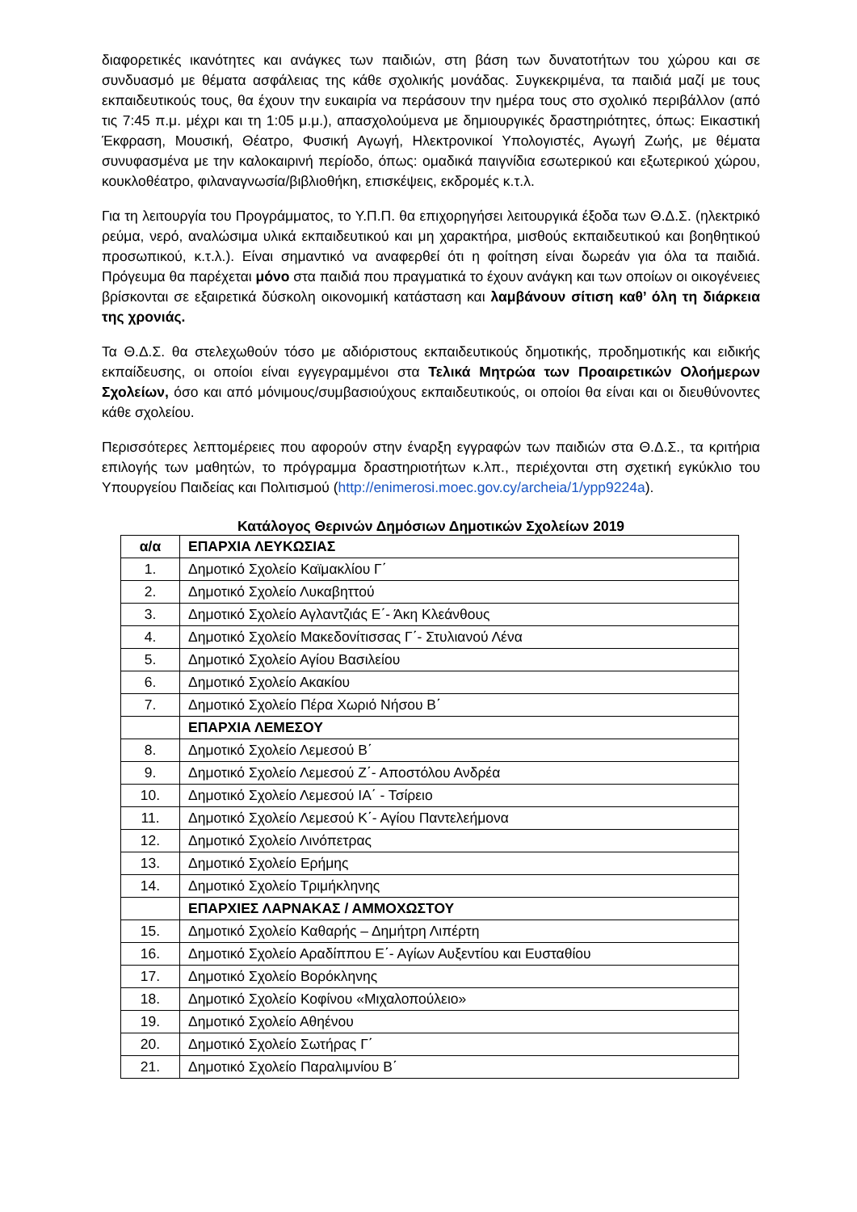διαφορετικές ικανότητες και ανάγκες των παιδιών, στη βάση των δυνατοτήτων του χώρου και σε συνδυασμό με θέματα ασφάλειας της κάθε σχολικής μονάδας. Συγκεκριμένα, τα παιδιά μαζί με τους εκπαιδευτικούς τους, θα έχουν την ευκαιρία να περάσουν την ημέρα τους στο σχολικό περιβάλλον (από τις 7:45 π.μ. μέχρι και τη 1:05 μ.μ.), απασχολούμενα με δημιουργικές δραστηριότητες, όπως: Εικαστική Έκφραση, Μουσική, Θέατρο, Φυσική Αγωγή, Ηλεκτρονικοί Υπολογιστές, Αγωγή Ζωής, με θέματα συνυφασμένα με την καλοκαιρινή περίοδο, όπως: ομαδικά παιγνίδια εσωτερικού και εξωτερικού χώρου, κουκλοθέατρο, φιλαναγνωσία/βιβλιοθήκη, επισκέψεις, εκδρομές κ.τ.λ.
Για τη λειτουργία του Προγράμματος, το Υ.Π.Π. θα επιχορηγήσει λειτουργικά έξοδα των Θ.Δ.Σ. (ηλεκτρικό ρεύμα, νερό, αναλώσιμα υλικά εκπαιδευτικού και μη χαρακτήρα, μισθούς εκπαιδευτικού και βοηθητικού προσωπικού, κ.τ.λ.). Είναι σημαντικό να αναφερθεί ότι η φοίτηση είναι δωρεάν για όλα τα παιδιά. Πρόγευμα θα παρέχεται μόνο στα παιδιά που πραγματικά το έχουν ανάγκη και των οποίων οι οικογένειες βρίσκονται σε εξαιρετικά δύσκολη οικονομική κατάσταση και λαμβάνουν σίτιση καθ’ όλη τη διάρκεια της χρονιάς.
Τα Θ.Δ.Σ. θα στελεχωθούν τόσο με αδιόριστους εκπαιδευτικούς δημοτικής, προδημοτικής και ειδικής εκπαίδευσης, οι οποίοι είναι εγγεγραμμένοι στα Τελικά Μητρώα των Προαιρετικών Ολοήμερων Σχολείων, όσο και από μόνιμους/συμβασιούχους εκπαιδευτικούς, οι οποίοι θα είναι και οι διευθύνοντες κάθε σχολείου.
Περισσότερες λεπτομέρειες που αφορούν στην έναρξη εγγραφών των παιδιών στα Θ.Δ.Σ., τα κριτήρια επιλογής των μαθητών, το πρόγραμμα δραστηριοτήτων κ.λπ., περιέχονται στη σχετική εγκύκλιο του Υπουργείου Παιδείας και Πολιτισμού (http://enimerosi.moec.gov.cy/archeia/1/ypp9224a).
Κατάλογος Θερινών Δημόσιων Δημοτικών Σχολείων 2019
| α/α | ΕΠΑΡΧΙΑ ΛΕΥΚΩΣΙΑΣ |
| --- | --- |
| 1. | Δημοτικό Σχολείο Καϊμακλίου Γ΄ |
| 2. | Δημοτικό Σχολείο Λυκαβηττού |
| 3. | Δημοτικό Σχολείο Αγλαντζιάς Ε΄- Άκη Κλεάνθους |
| 4. | Δημοτικό Σχολείο Μακεδονίτισσας Γ΄- Στυλιανού Λένα |
| 5. | Δημοτικό Σχολείο Αγίου Βασιλείου |
| 6. | Δημοτικό Σχολείο Ακακίου |
| 7. | Δημοτικό Σχολείο Πέρα Χωριό Νήσου Β΄ |
| | ΕΠΑΡΧΙΑ ΛΕΜΕΣΟΥ |
| 8. | Δημοτικό Σχολείο Λεμεσού Β΄ |
| 9. | Δημοτικό Σχολείο Λεμεσού Ζ΄- Αποστόλου Ανδρέα |
| 10. | Δημοτικό Σχολείο Λεμεσού ΙΑ΄ - Τσίρειο |
| 11. | Δημοτικό Σχολείο Λεμεσού Κ΄- Αγίου Παντελεήμονα |
| 12. | Δημοτικό Σχολείο Λινόπετρας |
| 13. | Δημοτικό Σχολείο Ερήμης |
| 14. | Δημοτικό Σχολείο Τριμήκληνης |
| | ΕΠΑΡΧΙΕΣ ΛΑΡΝΑΚΑΣ / ΑΜΜΟΧΩΣΤΟΥ |
| 15. | Δημοτικό Σχολείο Καθαρής – Δημήτρη Λιπέρτη |
| 16. | Δημοτικό Σχολείο Αραδίππου Ε΄- Αγίων Αυξεντίου και Ευσταθίου |
| 17. | Δημοτικό Σχολείο Βορόκληνης |
| 18. | Δημοτικό Σχολείο Κοφίνου «Μιχαλοπούλειο» |
| 19. | Δημοτικό Σχολείο Αθηένου |
| 20. | Δημοτικό Σχολείο Σωτήρας Γ΄ |
| 21. | Δημοτικό Σχολείο Παραλιμνίου Β΄ |